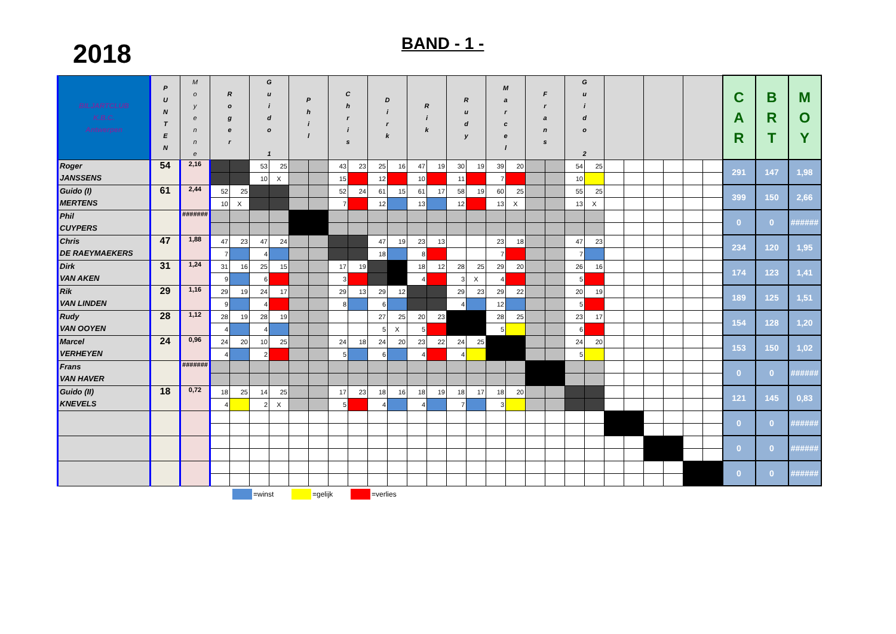2018
BAND - 1 -
| BILJARTCLUB K.B.C. Antwerpen | P U N T E N | M o y e n n e | R o g e r | | G u i d o 1 | | P h i l | | C h r i s | | D i r k | | R i k | | R u d y | | M a r c e l | | F r a n s | | G u i d o 2 | | | | | | | | C A R | B R T | M O Y |
| --- | --- | --- | --- | --- | --- | --- | --- | --- | --- | --- | --- | --- | --- | --- | --- | --- | --- | --- | --- | --- | --- | --- | --- | --- | --- | --- | --- | --- | --- | --- | --- |
| Roger JANSSENS | 54 | 2,16 | | | 53 | 25 | | | 43 | 23 | 25 | 16 | 47 | 19 | 30 | 19 | 39 | 20 | | | 54 | 25 | | | | | | | 291 | 147 | 1,98 |
| | | | | | 10 | X | | | 15 | | 12 | | 10 | | 11 | | 7 | | | | 10 | | | | | | | | | | |
| Guido (I) MERTENS | 61 | 2,44 | 52 | 25 | | | | | 52 | 24 | 61 | 15 | 61 | 17 | 58 | 19 | 60 | 25 | | | 55 | 25 | | | | | | | 399 | 150 | 2,66 |
| | | | 10 | X | | | | | 7 | | 12 | | 13 | | 12 | | 13 | X | | | 13 | X | | | | | | | | | |
| Phil CUYPERS | | ####### | | | | | | | | | | | | | | | | | | | | | | | | | | | 0 | 0 | ###### |
| Chris DE RAEYMAEKERS | 47 | 1,88 | 47 | 23 | 47 | 24 | | | | | 47 | 19 | 23 | 13 | | | 23 | 18 | | | 47 | 23 | | | | | | | 234 | 120 | 1,95 |
| | | | 7 | | 4 | | | | | | 18 | | 8 | | | | 7 | | | | 7 | | | | | | | | | | |
| Dirk VAN AKEN | 31 | 1,24 | 31 | 16 | 25 | 15 | | | 17 | 19 | | | 18 | 12 | 28 | 25 | 29 | 20 | | | 26 | 16 | | | | | | | 174 | 123 | 1,41 |
| | | | 9 | | 6 | | | | 3 | | | | 4 | | 3 | X | 4 | | | | 5 | | | | | | | | | | |
| Rik VAN LINDEN | 29 | 1,16 | 29 | 19 | 24 | 17 | | | 29 | 13 | 29 | 12 | | | 29 | 23 | 29 | 22 | | | 20 | 19 | | | | | | | 189 | 125 | 1,51 |
| | | | 9 | | 4 | | | | 8 | | 6 | | | | 4 | | 12 | | | | 5 | | | | | | | | | | |
| Rudy VAN OOYEN | 28 | 1,12 | 28 | 19 | 28 | 19 | | | | | 27 | 25 | 20 | 23 | | | 28 | 25 | | | 23 | 17 | | | | | | | 154 | 128 | 1,20 |
| | | | 4 | | 4 | | | | | | 5 | X | 5 | | | | 5 | | | | 6 | | | | | | | | | | |
| Marcel VERHEYEN | 24 | 0,96 | 24 | 20 | 10 | 25 | | | 24 | 18 | 24 | 20 | 23 | 22 | 24 | 25 | | | | | 24 | 20 | | | | | | | 153 | 150 | 1,02 |
| | | | 4 | | 2 | | | | 5 | | 6 | | 4 | | 4 | | | | | | 5 | | | | | | | | | | |
| Frans VAN HAVER | | ####### | | | | | | | | | | | | | | | | | | | | | | | | | | | 0 | 0 | ###### |
| Guido (II) KNEVELS | 18 | 0,72 | 18 | 25 | 14 | 25 | | | 17 | 23 | 18 | 16 | 18 | 19 | 18 | 17 | 18 | 20 | | | | | | | | | | | 121 | 145 | 0,83 |
| | | | 4 | | 2 | X | | | 5 | | 4 | | 4 | | 7 | | 3 | | | | | | | | | | | | | | |
| | | | | | | | | | | | | | | | | | | | | | | | | | | | | | 0 | 0 | ###### |
| | | | | | | | | | | | | | | | | | | | | | | | | | | | | | 0 | 0 | ###### |
| | | | | | | | | | | | | | | | | | | | | | | | | | | | | | 0 | 0 | ###### |
=winst =gelijk =verlies